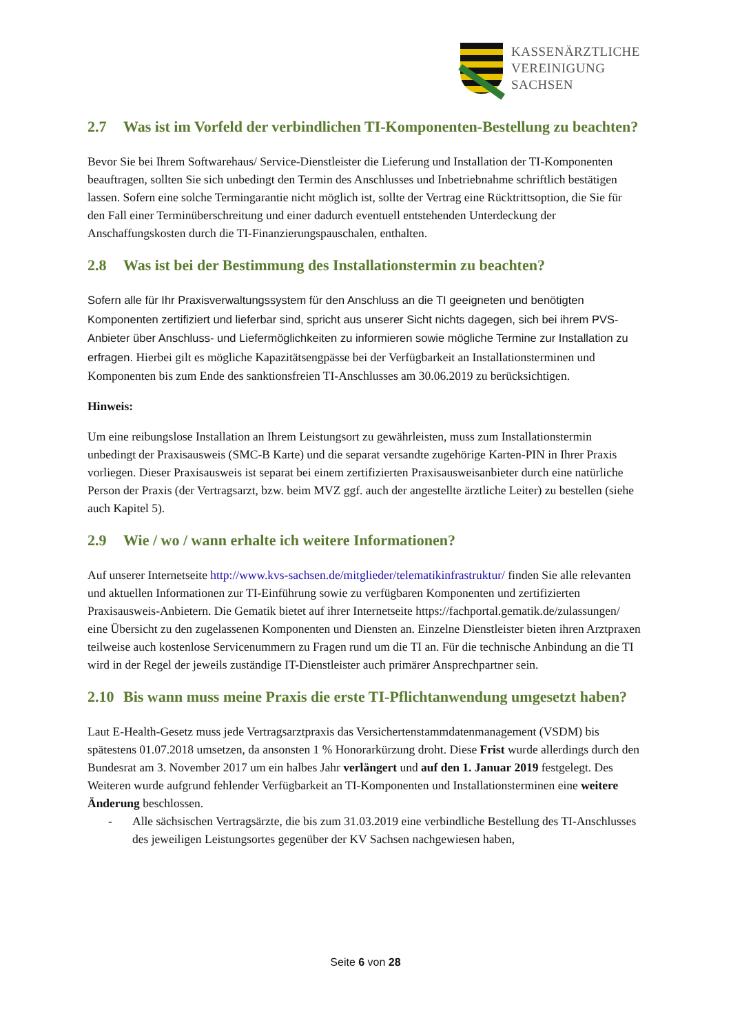KASSENÄRZTLICHE
VEREINIGUNG
SACHSEN
2.7 Was ist im Vorfeld der verbindlichen TI-Komponenten-Bestellung zu beachten?
Bevor Sie bei Ihrem Softwarehaus/ Service-Dienstleister die Lieferung und Installation der TI-Komponenten beauftragen, sollten Sie sich unbedingt den Termin des Anschlusses und Inbetriebnahme schriftlich bestätigen lassen. Sofern eine solche Termingarantie nicht möglich ist, sollte der Vertrag eine Rücktrittsoption, die Sie für den Fall einer Terminüberschreitung und einer dadurch eventuell entstehenden Unterdeckung der Anschaffungskosten durch die TI-Finanzierungspauschalen, enthalten.
2.8 Was ist bei der Bestimmung des Installationstermin zu beachten?
Sofern alle für Ihr Praxisverwaltungssystem für den Anschluss an die TI geeigneten und benötigten Komponenten zertifiziert und lieferbar sind, spricht aus unserer Sicht nichts dagegen, sich bei ihrem PVS-Anbieter über Anschluss- und Liefermöglichkeiten zu informieren sowie mögliche Termine zur Installation zu erfragen. Hierbei gilt es mögliche Kapazitätsengpässe bei der Verfügbarkeit an Installationsterminen und Komponenten bis zum Ende des sanktionsfreien TI-Anschlusses am 30.06.2019 zu berücksichtigen.
Hinweis:
Um eine reibungslose Installation an Ihrem Leistungsort zu gewährleisten, muss zum Installationstermin unbedingt der Praxisausweis (SMC-B Karte) und die separat versandte zugehörige Karten-PIN in Ihrer Praxis vorliegen. Dieser Praxisausweis ist separat bei einem zertifizierten Praxisausweisanbieter durch eine natürliche Person der Praxis (der Vertragsarzt, bzw. beim MVZ ggf. auch der angestellte ärztliche Leiter) zu bestellen (siehe auch Kapitel 5).
2.9 Wie / wo / wann erhalte ich weitere Informationen?
Auf unserer Internetseite http://www.kvs-sachsen.de/mitglieder/telematikinfrastruktur/ finden Sie alle relevanten und aktuellen Informationen zur TI-Einführung sowie zu verfügbaren Komponenten und zertifizierten Praxisausweis-Anbietern. Die Gematik bietet auf ihrer Internetseite https://fachportal.gematik.de/zulassungen/ eine Übersicht zu den zugelassenen Komponenten und Diensten an. Einzelne Dienstleister bieten ihren Arztpraxen teilweise auch kostenlose Servicenummern zu Fragen rund um die TI an. Für die technische Anbindung an die TI wird in der Regel der jeweils zuständige IT-Dienstleister auch primärer Ansprechpartner sein.
2.10 Bis wann muss meine Praxis die erste TI-Pflichtanwendung umgesetzt haben?
Laut E-Health-Gesetz muss jede Vertragsarztpraxis das Versichertenstammdatenmanagement (VSDM) bis spätestens 01.07.2018 umsetzen, da ansonsten 1 % Honorarkürzung droht. Diese Frist wurde allerdings durch den Bundesrat am 3. November 2017 um ein halbes Jahr verlängert und auf den 1. Januar 2019 festgelegt. Des Weiteren wurde aufgrund fehlender Verfügbarkeit an TI-Komponenten und Installationsterminen eine weitere Änderung beschlossen.
- Alle sächsischen Vertragsärzte, die bis zum 31.03.2019 eine verbindliche Bestellung des TI-Anschlusses des jeweiligen Leistungsortes gegenüber der KV Sachsen nachgewiesen haben,
Seite 6 von 28